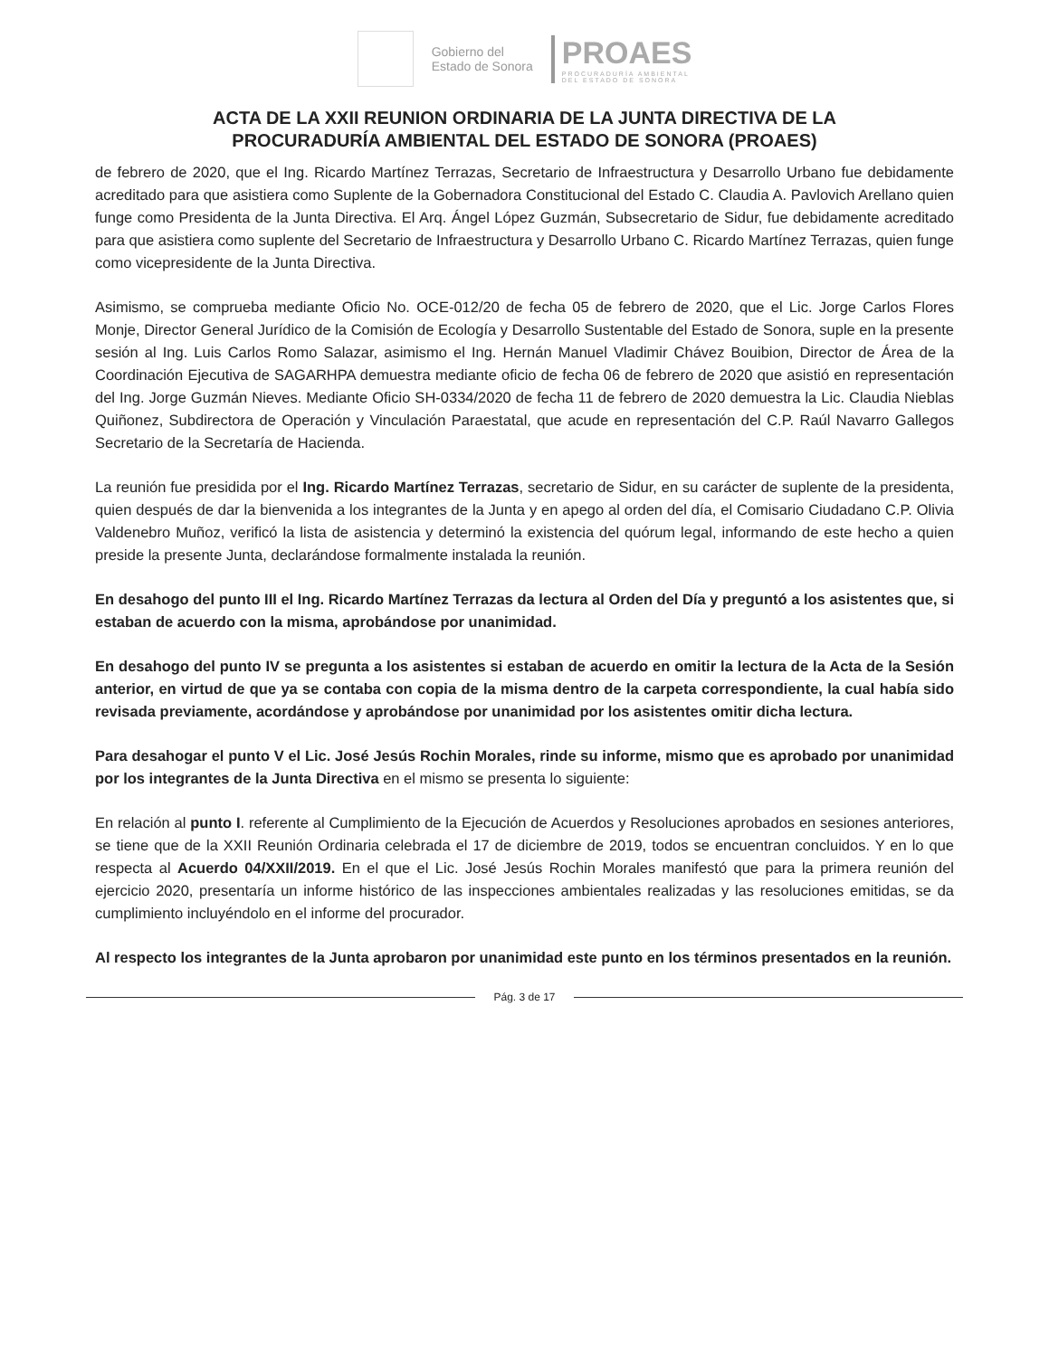Gobierno del
Estado de Sonora
PROAES
PROCURADURÍA AMBIENTAL
DEL ESTADO DE SONORA
ACTA DE LA XXII REUNION ORDINARIA DE LA JUNTA DIRECTIVA DE LA
PROCURADURÍA AMBIENTAL DEL ESTADO DE SONORA (PROAES)
de febrero de 2020, que el Ing. Ricardo Martínez Terrazas, Secretario de Infraestructura y Desarrollo Urbano fue debidamente acreditado para que asistiera como Suplente de la Gobernadora Constitucional del Estado C. Claudia A. Pavlovich Arellano quien funge como Presidenta de la Junta Directiva. El Arq. Ángel López Guzmán, Subsecretario de Sidur, fue debidamente acreditado para que asistiera como suplente del Secretario de Infraestructura y Desarrollo Urbano C. Ricardo Martínez Terrazas, quien funge como vicepresidente de la Junta Directiva.
Asimismo, se comprueba mediante Oficio No. OCE-012/20 de fecha 05 de febrero de 2020, que el Lic. Jorge Carlos Flores Monje, Director General Jurídico de la Comisión de Ecología y Desarrollo Sustentable del Estado de Sonora, suple en la presente sesión al Ing. Luis Carlos Romo Salazar, asimismo el Ing. Hernán Manuel Vladimir Chávez Bouibion, Director de Área de la Coordinación Ejecutiva de SAGARHPA demuestra mediante oficio de fecha 06 de febrero de 2020 que asistió en representación del Ing. Jorge Guzmán Nieves. Mediante Oficio SH-0334/2020 de fecha 11 de febrero de 2020 demuestra la Lic. Claudia Nieblas Quiñonez, Subdirectora de Operación y Vinculación Paraestatal, que acude en representación del C.P. Raúl Navarro Gallegos Secretario de la Secretaría de Hacienda.
La reunión fue presidida por el Ing. Ricardo Martínez Terrazas, secretario de Sidur, en su carácter de suplente de la presidenta, quien después de dar la bienvenida a los integrantes de la Junta y en apego al orden del día, el Comisario Ciudadano C.P. Olivia Valdenebro Muñoz, verificó la lista de asistencia y determinó la existencia del quórum legal, informando de este hecho a quien preside la presente Junta, declarándose formalmente instalada la reunión.
En desahogo del punto III el Ing. Ricardo Martínez Terrazas da lectura al Orden del Día y preguntó a los asistentes que, si estaban de acuerdo con la misma, aprobándose por unanimidad.
En desahogo del punto IV se pregunta a los asistentes si estaban de acuerdo en omitir la lectura de la Acta de la Sesión anterior, en virtud de que ya se contaba con copia de la misma dentro de la carpeta correspondiente, la cual había sido revisada previamente, acordándose y aprobándose por unanimidad por los asistentes omitir dicha lectura.
Para desahogar el punto V el Lic. José Jesús Rochin Morales, rinde su informe, mismo que es aprobado por unanimidad por los integrantes de la Junta Directiva en el mismo se presenta lo siguiente:
En relación al punto I. referente al Cumplimiento de la Ejecución de Acuerdos y Resoluciones aprobados en sesiones anteriores, se tiene que de la XXII Reunión Ordinaria celebrada el 17 de diciembre de 2019, todos se encuentran concluidos. Y en lo que respecta al Acuerdo 04/XXII/2019. En el que el Lic. José Jesús Rochin Morales manifestó que para la primera reunión del ejercicio 2020, presentaría un informe histórico de las inspecciones ambientales realizadas y las resoluciones emitidas, se da cumplimiento incluyéndolo en el informe del procurador.
Al respecto los integrantes de la Junta aprobaron por unanimidad este punto en los términos presentados en la reunión.
Pág. 3 de 17